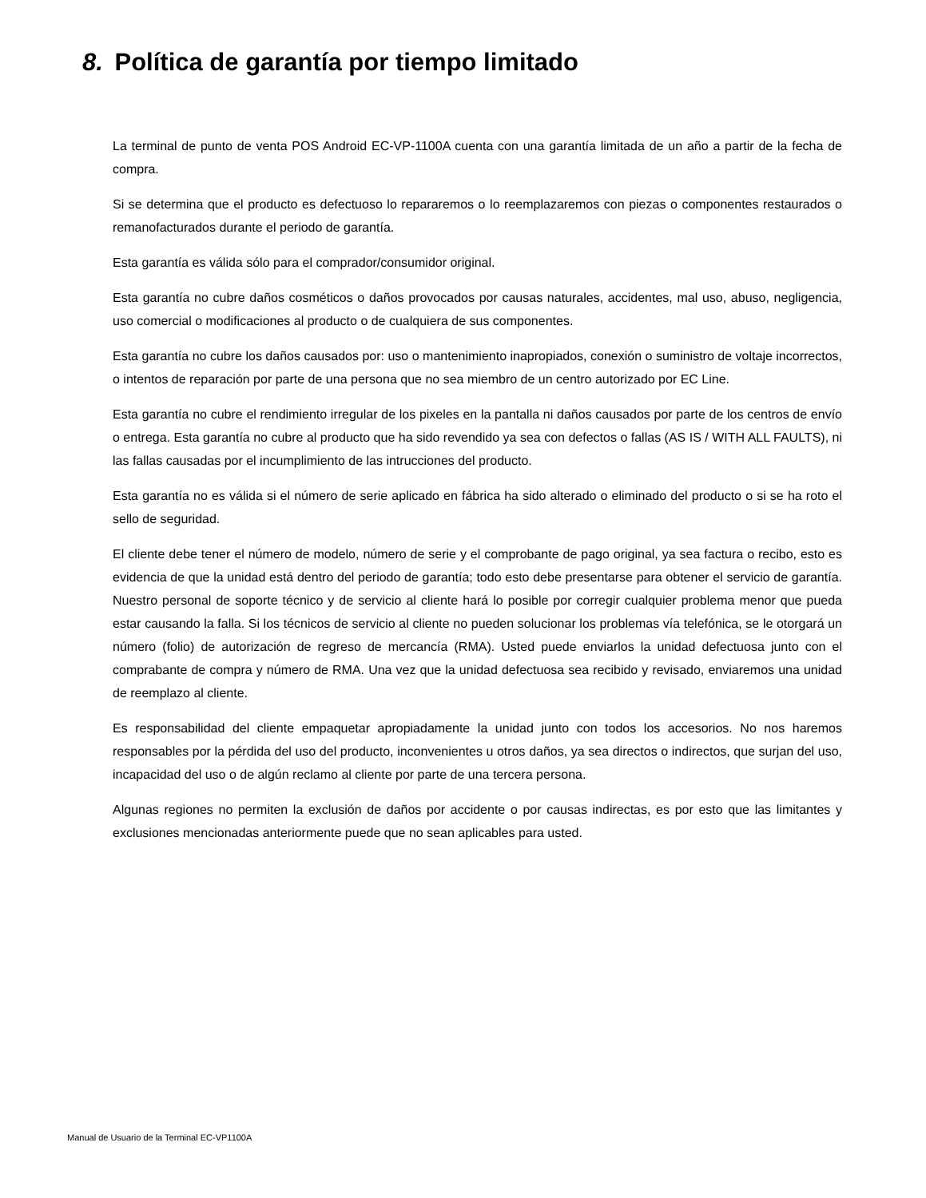8. Política de garantía por tiempo limitado
La terminal de punto de venta POS Android EC-VP-1100A cuenta con una garantía limitada de un año a partir de la fecha de compra.
Si se determina que el producto es defectuoso lo repararemos o lo reemplazaremos con piezas o componentes restaurados o remanofacturados durante el periodo de garantía.
Esta garantía es válida sólo para el comprador/consumidor original.
Esta garantía no cubre daños cosméticos o daños provocados por causas naturales, accidentes, mal uso, abuso, negligencia, uso comercial o modificaciones al producto o de cualquiera de sus componentes.
Esta garantía no cubre los daños causados por: uso o mantenimiento inapropiados, conexión o suministro de voltaje incorrectos, o intentos de reparación por parte de una persona que no sea miembro de un centro autorizado por EC Line.
Esta garantía no cubre el rendimiento irregular de los pixeles en la pantalla ni daños causados por parte de los centros de envío o entrega. Esta garantía no cubre al producto que ha sido revendido ya sea con defectos o fallas (AS IS / WITH ALL FAULTS), ni las fallas causadas por el incumplimiento de las intrucciones del producto.
Esta garantía no es válida si el número de serie aplicado en fábrica ha sido alterado o eliminado del producto o si se ha roto el sello de seguridad.
El cliente debe tener el número de modelo, número de serie y el comprobante de pago original, ya sea factura o recibo, esto es evidencia de que la unidad está dentro del periodo de garantía; todo esto debe presentarse para obtener el servicio de garantía. Nuestro personal de soporte técnico y de servicio al cliente hará lo posible por corregir cualquier problema menor que pueda estar causando la falla. Si los técnicos de servicio al cliente no pueden solucionar los problemas vía telefónica, se le otorgará un número (folio) de autorización de regreso de mercancía (RMA). Usted puede enviarlos la unidad defectuosa junto con el comprabante de compra y número de RMA. Una vez que la unidad defectuosa sea recibido y revisado, enviaremos una unidad de reemplazo al cliente.
Es responsabilidad del cliente empaquetar apropiadamente la unidad junto con todos los accesorios. No nos haremos responsables por la pérdida del uso del producto, inconvenientes u otros daños, ya sea directos o indirectos, que surjan del uso, incapacidad del uso o de algún reclamo al cliente por parte de una tercera persona.
Algunas regiones no permiten la exclusión de daños por accidente o por causas indirectas, es por esto que las limitantes y exclusiones mencionadas anteriormente puede que no sean aplicables para usted.
Manual de Usuario de la Terminal EC-VP1100A